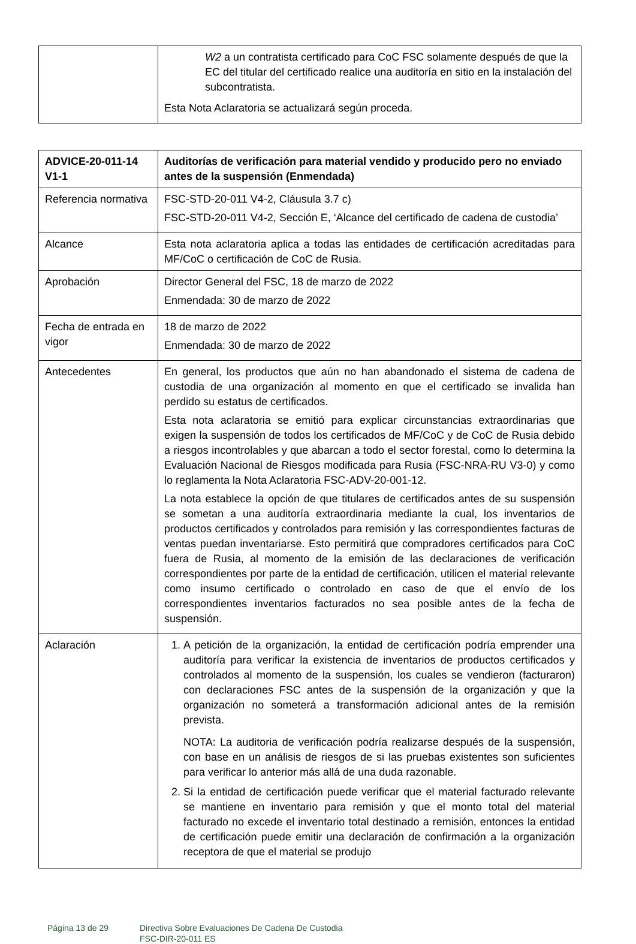| | W2 a un contratista certificado para CoC FSC solamente después de que la EC del titular del certificado realice una auditoría en sitio en la instalación del subcontratista. Esta Nota Aclaratoria se actualizará según proceda. |
| ADVICE-20-011-14 V1-1 | Auditorías de verificación para material vendido y producido pero no enviado antes de la suspensión (Enmendada) |
| --- | --- |
| Referencia normativa | FSC-STD-20-011 V4-2, Cláusula 3.7 c) FSC-STD-20-011 V4-2, Sección E, ‘Alcance del certificado de cadena de custodia’ |
| Alcance | Esta nota aclaratoria aplica a todas las entidades de certificación acreditadas para MF/CoC o certificación de CoC de Rusia. |
| Aprobación | Director General del FSC, 18 de marzo de 2022 Enmendada: 30 de marzo de 2022 |
| Fecha de entrada en vigor | 18 de marzo de 2022 Enmendada: 30 de marzo de 2022 |
| Antecedentes | En general, los productos que aún no han abandonado el sistema de cadena de custodia de una organización al momento en que el certificado se invalida han perdido su estatus de certificados. Esta nota aclaratoria se emitió para explicar circunstancias extraordinarias que exigen la suspensión de todos los certificados de MF/CoC y de CoC de Rusia debido a riesgos incontrolables y que abarcan a todo el sector forestal, como lo determina la Evaluación Nacional de Riesgos modificada para Rusia (FSC-NRA-RU V3-0) y como lo reglamenta la Nota Aclaratoria FSC-ADV-20-001-12. La nota establece la opción de que titulares de certificados antes de su suspensión se sometan a una auditoría extraordinaria mediante la cual, los inventarios de productos certificados y controlados para remisión y las correspondientes facturas de ventas puedan inventariarse. Esto permitirá que compradores certificados para CoC fuera de Rusia, al momento de la emisión de las declaraciones de verificación correspondientes por parte de la entidad de certificación, utilicen el material relevante como insumo certificado o controlado en caso de que el envío de los correspondientes inventarios facturados no sea posible antes de la fecha de suspensión. |
| Aclaración | 1. A petición de la organización, la entidad de certificación podría emprender una auditoría para verificar la existencia de inventarios de productos certificados y controlados al momento de la suspensión, los cuales se vendieron (facturaron) con declaraciones FSC antes de la suspensión de la organización y que la organización no someterá a transformación adicional antes de la remisión prevista. NOTA: La auditoria de verificación podría realizarse después de la suspensión, con base en un análisis de riesgos de si las pruebas existentes son suficientes para verificar lo anterior más allá de una duda razonable. 2. Si la entidad de certificación puede verificar que el material facturado relevante se mantiene en inventario para remisión y que el monto total del material facturado no excede el inventario total destinado a remisión, entonces la entidad de certificación puede emitir una declaración de confirmación a la organización receptora de que el material se produjo |
Página 13 de 29 Directiva Sobre Evaluaciones De Cadena De Custodia
FSC-DIR-20-011 ES